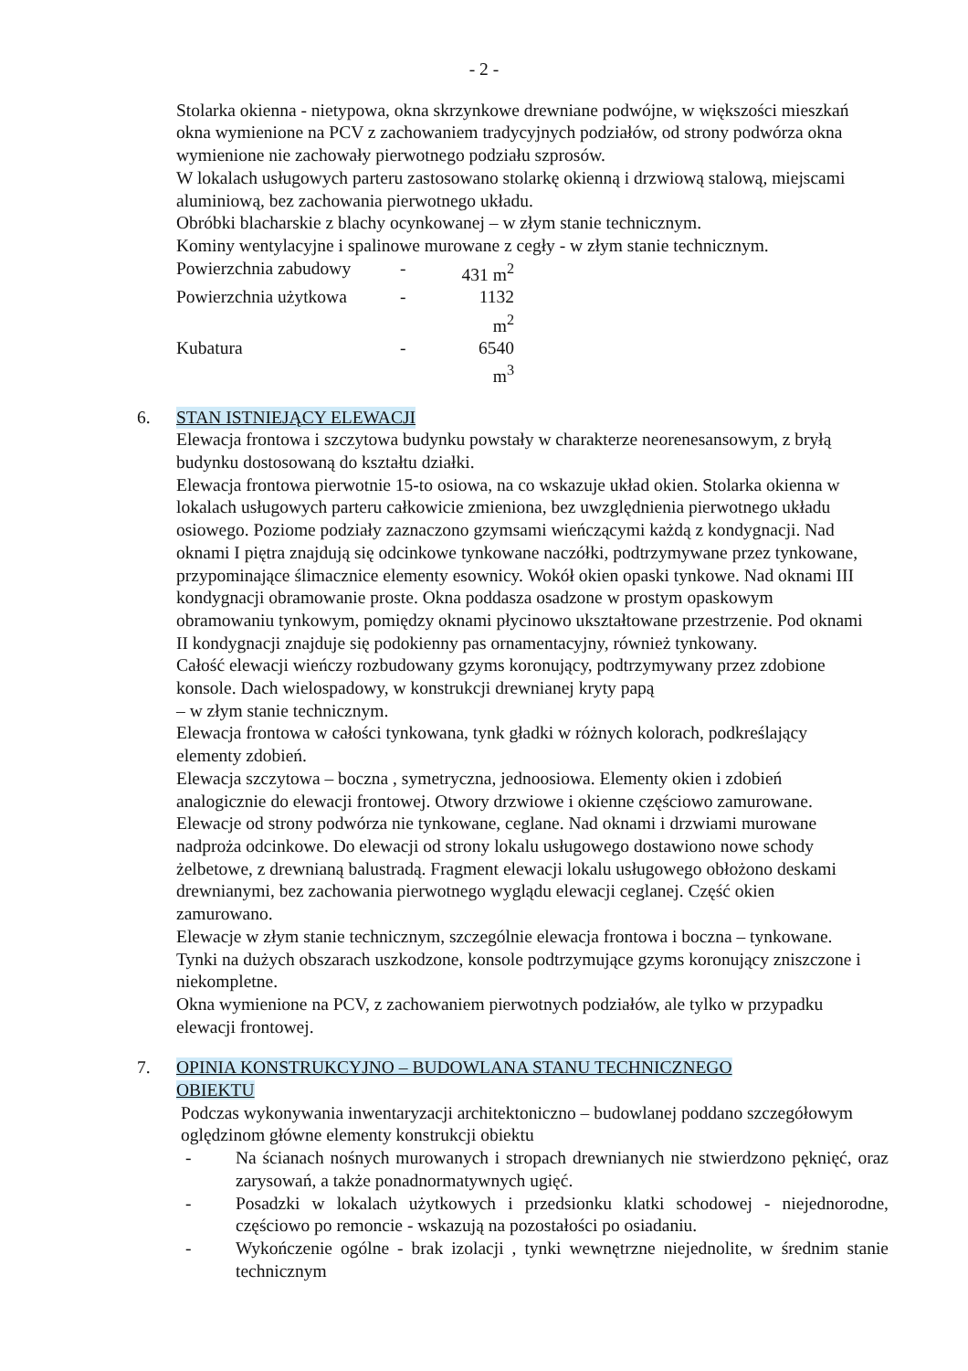- 2 -
Stolarka okienna - nietypowa, okna skrzynkowe drewniane podwójne, w większości mieszkań okna wymienione na PCV z zachowaniem tradycyjnych podziałów, od strony podwórza okna wymienione nie zachowały pierwotnego podziału szprosów.
W lokalach usługowych parteru zastosowano stolarkę okienną i drzwiową stalową, miejscami aluminiową, bez zachowania pierwotnego układu.
Obróbki blacharskie z blachy ocynkowanej – w złym stanie technicznym.
Kominy wentylacyjne i spalinowe murowane z cegły - w złym stanie technicznym.
Powierzchnia zabudowy - 431 m<sup>2</sup>
Powierzchnia użytkowa - 1132 m<sup>2</sup>
Kubatura - 6540 m<sup>3</sup>
6. STAN ISTNIEJĄCY ELEWACJI
Elewacja frontowa i szczytowa budynku powstały w charakterze neorenesansowym, z bryłą budynku dostosowaną do kształtu działki.
Elewacja frontowa pierwotnie 15-to osiowa, na co wskazuje układ okien. Stolarka okienna w lokalach usługowych parteru całkowicie zmieniona, bez uwzględnienia pierwotnego układu osiowego. Poziome podziały zaznaczono gzymsami wieńczącymi każdą z kondygnacji. Nad oknami I piętra znajdują się odcinkowe tynkowane naczółki, podtrzymywane przez tynkowane, przypominające ślimacznice elementy esownicy. Wokół okien opaski tynkowe. Nad oknami III kondygnacji obramowanie proste. Okna poddasza osadzone w prostym opaskowym obramowaniu tynkowym, pomiędzy oknami płycinowo ukształtowane przestrzenie. Pod oknami II kondygnacji znajduje się podokienny pas ornamentacyjny, również tynkowany.
Całość elewacji wieńczy rozbudowany gzyms koronujący, podtrzymywany przez zdobione konsole. Dach wielospadowy, w konstrukcji drewnianej kryty papą
– w złym stanie technicznym.
Elewacja frontowa w całości tynkowana, tynk gładki w różnych kolorach, podkreślający elementy zdobień.
Elewacja szczytowa – boczna , symetryczna, jednoosiowa. Elementy okien i zdobień analogicznie do elewacji frontowej. Otwory drzwiowe i okienne częściowo zamurowane.
Elewacje od strony podwórza nie tynkowane, ceglane. Nad oknami i drzwiami murowane nadproża odcinkowe. Do elewacji od strony lokalu usługowego dostawiono nowe schody żelbetowe, z drewnianą balustradą. Fragment elewacji lokalu usługowego obłożono deskami drewnianymi, bez zachowania pierwotnego wyglądu elewacji ceglanej. Część okien zamurowano.
Elewacje w złym stanie technicznym, szczególnie elewacja frontowa i boczna – tynkowane. Tynki na dużych obszarach uszkodzone, konsole podtrzymujące gzyms koronujący zniszczone i niekompletne.
Okna wymienione na PCV, z zachowaniem pierwotnych podziałów, ale tylko w przypadku elewacji frontowej.
7. OPINIA KONSTRUKCYJNO – BUDOWLANA STANU TECHNICZNEGO OBIEKTU
Podczas wykonywania inwentaryzacji architektoniczno – budowlanej poddano szczegółowym oględzinom główne elementy konstrukcji obiektu
- Na ścianach nośnych murowanych i stropach drewnianych nie stwierdzono pęknięć, oraz zarysowań, a także ponadnormatywnych ugięć.
- Posadzki w lokalach użytkowych i przedsionku klatki schodowej - niejednorodne, częściowo po remoncie - wskazują na pozostałości po osiadaniu.
- Wykończenie ogólne - brak izolacji , tynki wewnętrzne niejednolite, w średnim stanie technicznym